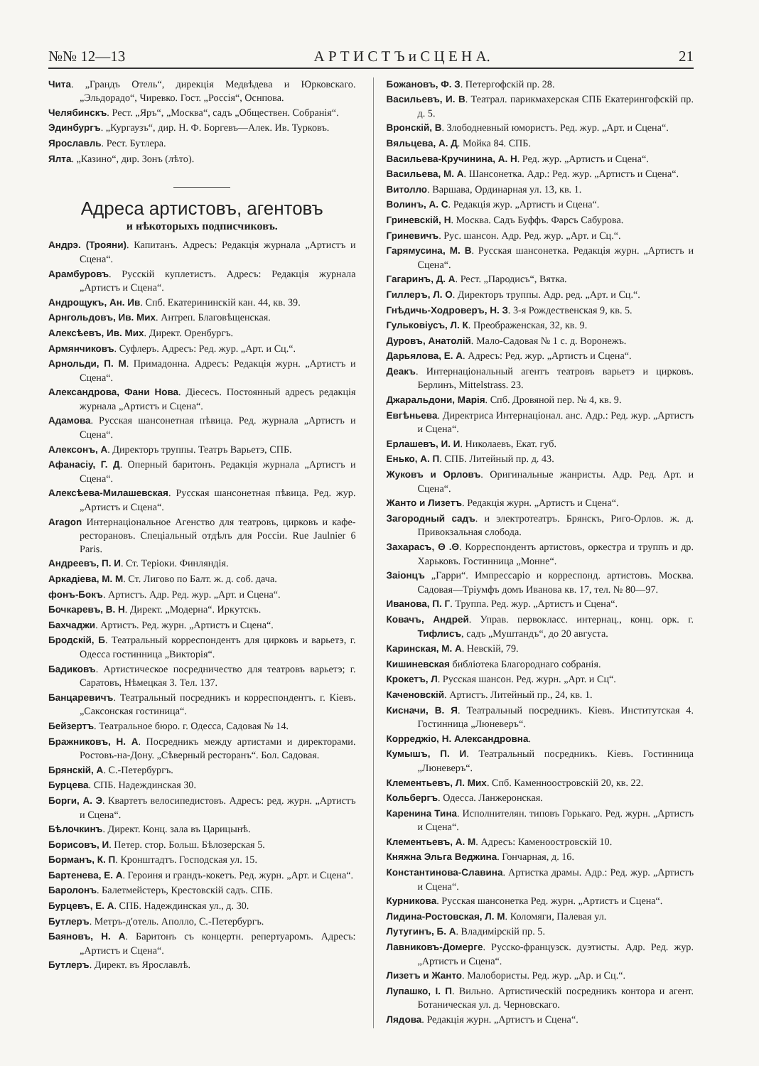№№ 12—13 А Р Т И С Т Ъ и С Ц Е Н А. 21
Чита. „Грандъ Отель“, дирекція Медвѣдева и Юрковскаго. „Эльдорадо“, Чиревко. Гост. „Россія“, Оснпова.
Челябинскъ. Рест. „Яръ“, „Москва“, садъ „Обществен. Собранія“.
Эдинбургъ. „Кургаузъ“, дир. Н. Ф. Боргевъ—Алек. Ив. Турковъ.
Ярославль. Рест. Бутлера.
Ялта. „Казино“, дир. Зонъ (лѣто).
Адреса артистовъ, агентовъ
и нѣкоторыхъ подписчиковъ.
Андрэ. (Трояни). Капитанъ. Адресъ: Редакція журнала „Артистъ и Сцена“.
Арамбуровъ. Русскій куплетистъ. Адресъ: Редакція журнала „Артистъ и Сцена“.
Андрощукъ, Ан. Ив. Спб. Екатерининскій кан. 44, кв. 39.
Арнгольдовъ, Ив. Мих. Антреп. Благовѣщенская.
Алексѣевъ, Ив. Мих. Директ. Оренбургъ.
Армянчиковъ. Суфлеръ. Адресъ: Ред. жур. „Арт. и Сц.“.
Арнольди, П. М. Примадонна. Адресъ: Редакція журн. „Артистъ и Сцена“.
Александрова, Фани Нова. Діесесъ. Постоянный адресъ редакція журнала „Артистъ и Сцена“.
Адамова. Русская шансонетная пѣвица. Ред. журнала „Артистъ и Сцена“.
Алексонъ, А. Директоръ труппы. Театръ Варьетэ, СПБ.
Афанасіу, Г. Д. Оперный баритонъ. Редакція журнала „Артистъ и Сцена“.
Алексѣева-Милашевская. Русская шансонетная пѣвица. Ред. жур. „Артистъ и Сцена“.
Aragon Интернаціональное Агенство для театровъ, цирковъ и кафе-ресторановъ. Спеціальный отдѣлъ для Россіи. Rue Jaulnier 6 Paris.
Андреевъ, П. И. Ст. Теріоки. Финляндія.
Аркадіева, М. М. Ст. Лигово по Балт. ж. д. соб. дача.
фонъ-Бокъ. Артистъ. Адр. Ред. жур. „Арт. и Сцена“.
Бочкаревъ, В. Н. Директ. „Модерна“. Иркутскъ.
Бахчаджи. Артистъ. Ред. журн. „Артистъ и Сцена“.
Бродскій, Б. Театральный корреспондентъ для цирковъ и варьетэ, г. Одесса гостинница „Викторія“.
Бадиковъ. Артистическое посредничество для театровъ варьетэ; г. Саратовъ, Нѣмецкая 3. Тел. 137.
Банцаревичъ. Театральный посредникъ и корреспондентъ. г. Кіевъ. „Саксонская гостиница“.
Бейзертъ. Театральное бюро. г. Одесса, Садовая № 14.
Бражниковъ, Н. А. Посредникъ между артистами и директорами. Ростовъ-на-Дону. „Сѣверный ресторанъ“. Бол. Садовая.
Брянскій, А. С.-Петербургъ.
Бурцева. СПБ. Надеждинская 30.
Борги, А. Э. Квартетъ велосипедистовъ. Адресъ: ред. журн. „Артистъ и Сцена“.
Бѣлочкинъ. Директ. Конц. зала въ Царицынѣ.
Борисовъ, И. Петер. стор. Больш. Бѣлозерская 5.
Борманъ, К. П. Кронштадтъ. Господская ул. 15.
Бартенева, Е. А. Героиня и грандъ-кокетъ. Ред. журн. „Арт. и Сцена“.
Баролонъ. Балетмейстеръ, Крестовскій садъ. СПБ.
Бурцевъ, Е. А. СПБ. Надеждинская ул., д. 30.
Бутлеръ. Метръ-д'отель. Аполло, С.-Петербургъ.
Баяновъ, Н. А. Баритонъ съ концертн. репертуаромъ. Адресъ: „Артистъ и Сцена“.
Бутлеръ. Директ. въ Ярославлѣ.
Божановъ, Ф. З. Петергофскій пр. 28.
Васильевъ, И. В. Театрал. парикмахерская СПБ Екатерингофскій пр. д. 5.
Вронскій, В. Злободневный юмористъ. Ред. жур. „Арт. и Сцена“.
Вяльцева, А. Д. Мойка 84. СПБ.
Васильева-Кручинина, А. Н. Ред. жур. „Артистъ и Сцена“.
Васильева, М. А. Шансонетка. Адр.: Ред. жур. „Артистъ и Сцена“.
Витолло. Варшава, Ординарная ул. 13, кв. 1.
Волинъ, А. С. Редакція жур. „Артистъ и Сцена“.
Гриневскій, Н. Москва. Садъ Буффъ. Фарсъ Сабурова.
Гриневичъ. Рус. шансон. Адр. Ред. жур. „Арт. и Сц.“.
Гарямусина, М. В. Русская шансонетка. Редакція журн. „Артистъ и Сцена“.
Гагаринъ, Д. А. Рест. „Пародисъ“, Вятка.
Гиллеръ, Л. О. Директоръ труппы. Адр. ред. „Арт. и Сц.“.
Гнѣдичь-Ходроверъ, Н. З. 3-я Рождественская 9, кв. 5.
Гульковіусъ, Л. К. Преображенская, 32, кв. 9.
Дуровъ, Анатолій. Мало-Садовая № 1 с. д. Воронежъ.
Дарьялова, Е. А. Адресъ: Ред. жур. „Артистъ и Сцена“.
Деакъ. Интернаціональный агентъ театровъ варьетэ и цирковъ. Берлинъ, Mittelstrass. 23.
Джаральдони, Марія. Спб. Дровяной пер. № 4, кв. 9.
Евгѣньева. Директриса Интернаціонал. анс. Адр.: Ред. жур. „Артистъ и Сцена“.
Ерлашевъ, И. И. Николаевъ, Екат. губ.
Енько, А. П. СПБ. Литейный пр. д. 43.
Жуковъ и Орловъ. Оригинальные жанристы. Адр. Ред. Арт. и Сцена“.
Жанто и Лизетъ. Редакція журн. „Артистъ и Сцена“.
Загородный садъ. и электротеатръ. Брянскъ, Риго-Орлов. ж. д. Привокзальная слобода.
Захарасъ, Θ .Θ. Корреспондентъ артистовъ, оркестра и труппъ и др. Харьковъ. Гостинница „Монне“.
Заіонцъ „Гарри“. Импрессаріо и корреспонд. артистовъ. Москва. Садовая—Тріумфъ домъ Иванова кв. 17, тел. № 80—97.
Иванова, П. Г. Труппа. Ред. жур. „Артистъ и Сцена“.
Ковачъ, Андрей. Управ. первокласс. интернац., конц. орк. г. Тифлисъ, садъ „Муштандъ“, до 20 августа.
Каринская, М. А. Невскій, 79.
Кишиневская библіотека Благороднаго собранія.
Крокетъ, Л. Русская шансон. Ред. журн. „Арт. и Сц“.
Каченовскій. Артистъ. Литейный пр., 24, кв. 1.
Кисначи, В. Я. Театральный посредникъ. Кіевъ. Институтская 4. Гостинница „Люневеръ“.
Корреджіо, Н. Александровна.
Кумышъ, П. И. Театральный посредникъ. Кіевъ. Гостинница „Люневеръ“.
Клементьевъ, Л. Мих. Спб. Каменноостровскій 20, кв. 22.
Кольбергъ. Одесса. Ланжеронская.
Каренина Тина. Исполнителян. типовъ Горькаго. Ред. журн. „Артистъ и Сцена“.
Клементьевъ, А. М. Адресъ: Каменоостровскій 10.
Княжна Эльга Веджина. Гончарная, д. 16.
Константинова-Славина. Артистка драмы. Адр.: Ред. жур. „Артистъ и Сцена“.
Курникова. Русская шансонетка Ред. журн. „Артистъ и Сцена“.
Лидина-Ростовская, Л. М. Коломяги, Палевая ул.
Лутугинъ, Б. А. Владимірскій пр. 5.
Лавниковъ-Домерге. Русско-французск. дуэтисты. Адр. Ред. жур. „Артистъ и Сцена“.
Лизетъ и Жанто. Малобористы. Ред. жур. „Ар. и Сц.“.
Лупашко, І. П. Вильно. Артистическій посредникъ контора и агент. Ботаническая ул. д. Черновскаго.
Лядова. Редакція журн. „Артистъ и Сцена“.